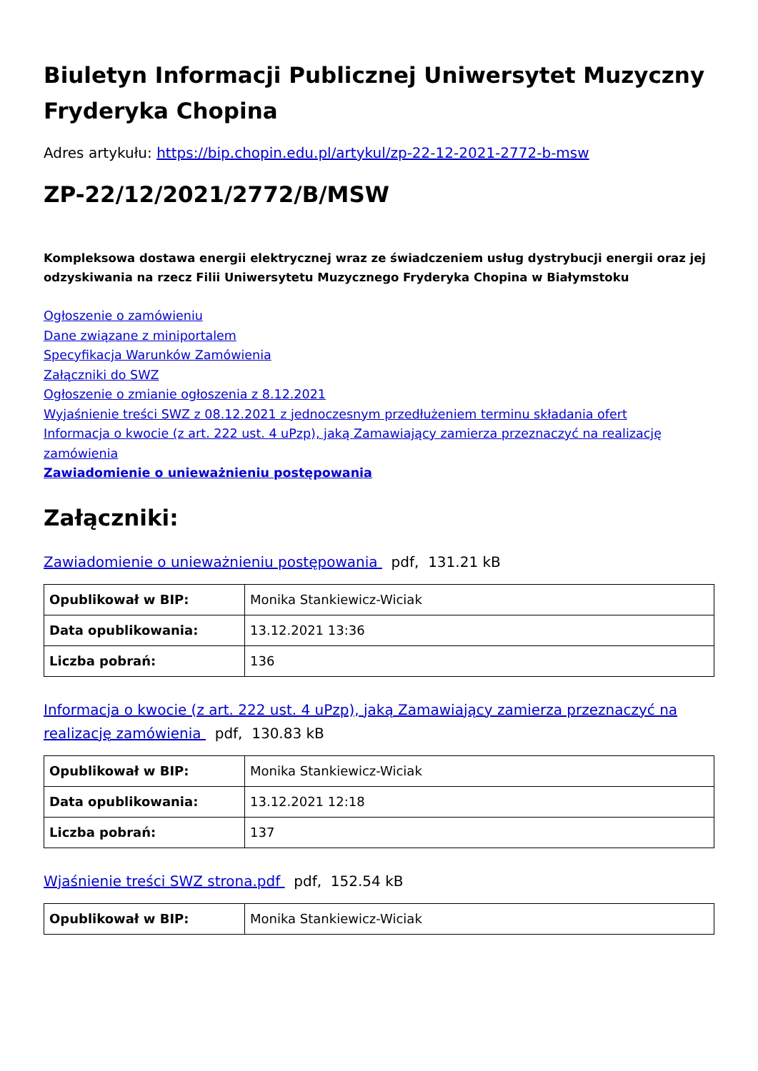Biuletyn Informacji Publicznej Uniwersytet Muzyczny Fryderyka Chopina
Adres artykułu: https://bip.chopin.edu.pl/artykul/zp-22-12-2021-2772-b-msw
ZP-22/12/2021/2772/B/MSW
Kompleksowa dostawa energii elektrycznej wraz ze świadczeniem usług dystrybucji energii oraz jej odzyskiwania na rzecz Filii Uniwersytetu Muzycznego Fryderyka Chopina w Białymstoku
Ogłoszenie o zamówieniu
Dane związane z miniportalem
Specyfikacja Warunków Zamówienia
Załączniki do SWZ
Ogłoszenie o zmianie ogłoszenia z 8.12.2021
Wyjaśnienie treści SWZ z 08.12.2021 z jednoczesnym przedłużeniem terminu składania ofert
Informacja o kwocie (z art. 222 ust. 4 uPzp), jaką Zamawiający zamierza przeznaczyć na realizację zamówienia
Zawiadomienie o unieważnieniu postępowania
Załączniki:
Zawiadomienie o unieważnieniu postępowania pdf, 131.21 kB
| Opublikował w BIP: | Monika Stankiewicz-Wiciak |
| Data opublikowania: | 13.12.2021 13:36 |
| Liczba pobrań: | 136 |
Informacja o kwocie (z art. 222 ust. 4 uPzp), jaką Zamawiający zamierza przeznaczyć na realizację zamówienia pdf, 130.83 kB
| Opublikował w BIP: | Monika Stankiewicz-Wiciak |
| Data opublikowania: | 13.12.2021 12:18 |
| Liczba pobrań: | 137 |
Wjaśnienie treści SWZ strona.pdf pdf, 152.54 kB
| Opublikował w BIP: | Monika Stankiewicz-Wiciak |